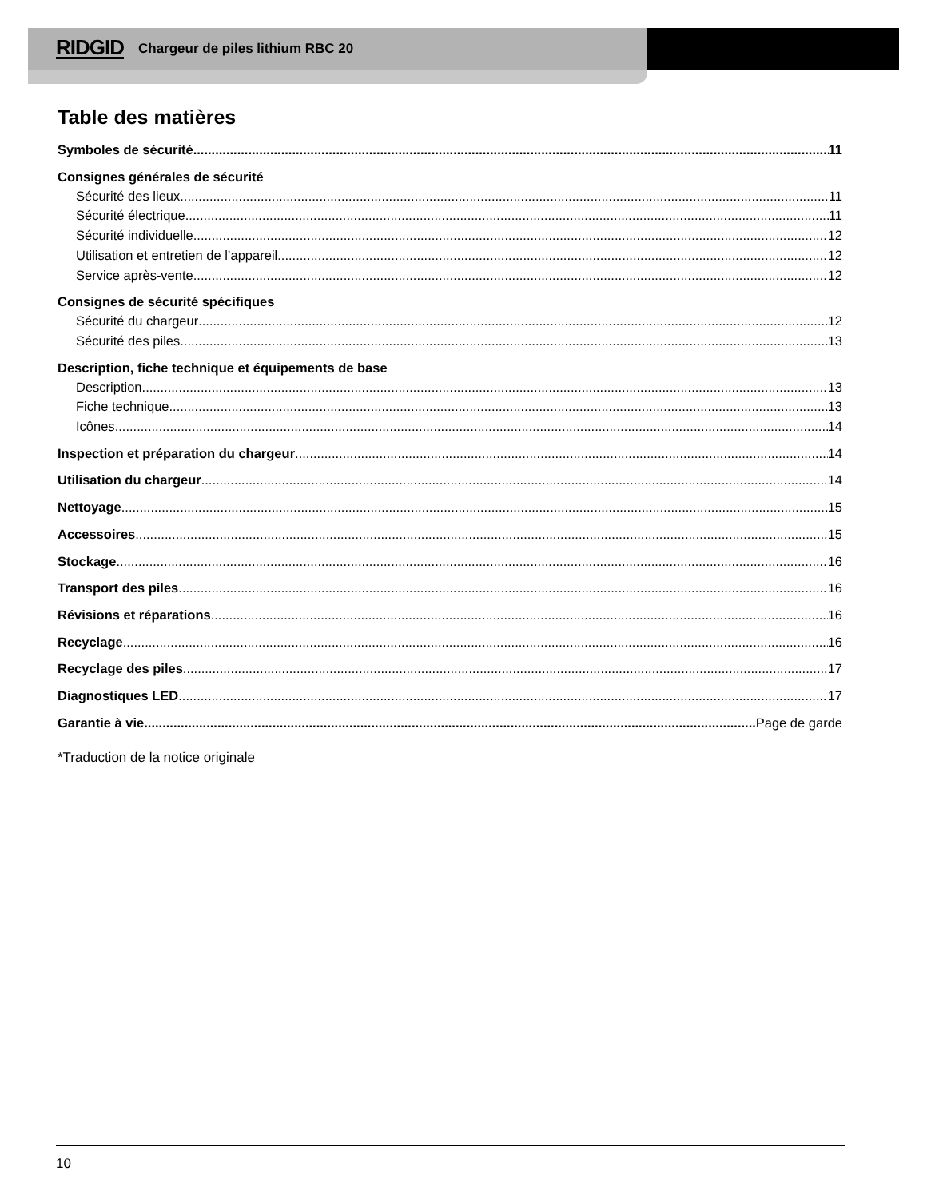RIDGID Chargeur de piles lithium RBC 20
Table des matières
Symboles de sécurité 11
Consignes générales de sécurité
Sécurité des lieux 11
Sécurité électrique 11
Sécurité individuelle 12
Utilisation et entretien de l’appareil 12
Service après-vente 12
Consignes de sécurité spécifiques
Sécurité du chargeur 12
Sécurité des piles 13
Description, fiche technique et équipements de base
Description 13
Fiche technique 13
Icônes 14
Inspection et préparation du chargeur 14
Utilisation du chargeur 14
Nettoyage 15
Accessoires 15
Stockage 16
Transport des piles 16
Révisions et réparations 16
Recyclage 16
Recyclage des piles 17
Diagnostiques LED 17
Garantie à vie Page de garde
*Traduction de la notice originale
10